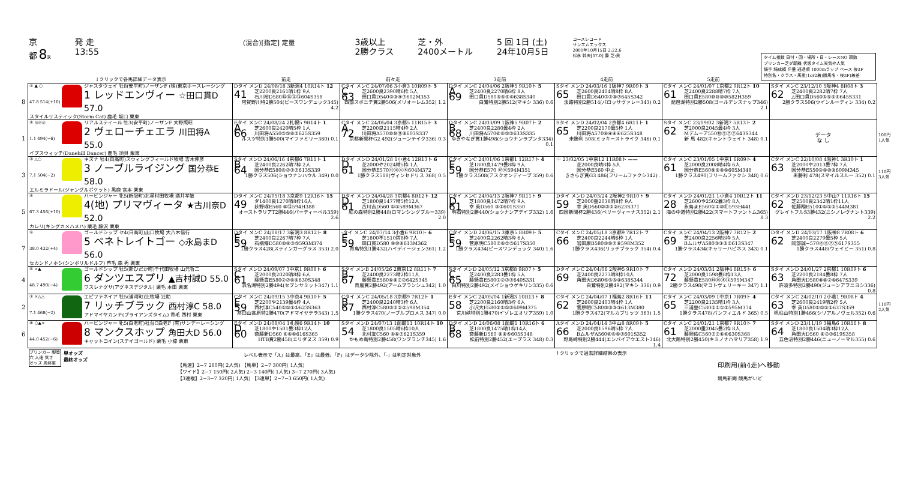京
都 8 R
発 走
13:55
(混合)[指定] 定量
3歳以上
2勝クラス
芝・外
2400メートル
5 回 1日 (土)
24年10月5日
コースレコード
サンエムエックス
2000年10月15日 2:22.6
松永 幹夫[57.0] 曇 芝:良
タイム指数 日付・回・場所・日・レースNO 頭数
ブリンカー芝ダ距離 状態タイム天気枠人気
騎手 騎成績 斤量 通過順 1000mラップ ペース 後3F
特別名・クラス・馬重(1or2着)勝馬名・後3F)着差
↓クリックで各馬詳細データ表示 前走 前々走 3走前 4走前 5走前
| 8 | ① ▲ ○ 47.8 514(+10) ジャスタウェイ 牡8(安平町)ノーザンF (株)東京ホースレーシング 1 レッドエンヴィー ☆田口貫D 57.0 スタイルリスティック(Storm Cat) 鹿毛 坂口 栗東 | Dタイ メンD 24/08/18 3新潟4 10R14ト 12 41 芝2200良2161晴1枠 9人 石川裕D580⑬⑬⑬⑬604S358 阿賀野川特2勝504(ピースワンデュック345) 4.2 | Cタイ メンC 24/07/06 3小倉3 10R09ト 5 C 63 芝2600良2390晴6枠 5人 田口貫D540⑨⑨⑨⑦602M353 西部スポニチ賞2勝506(メリオーレム352) 1.2 | Dタイ メンC 24/04/06 2阪神5 9R10ト 5 A 69 芝2400良2270晴6枠 8人 田口貫D580⑤⑤⑤⑥638S340 白鷺特別2勝512(マキシ 336) 0.6 | Sタイ メンD 24/03/16 1阪神7 9R09ト 3 65 芝2600良2404晴8枠 8人 田口貫D540⑦⑦⑧⑦645S342 淡路特別2勝514(バロッサヴァレー343) 0.2 | Cタイ メンC 24/01/07 1京都2 9R12ト 10 61 芝2400良2288晴7枠 7人 田口貫E580⑩⑩⑩⑩582H359 琵琶湖特別2勝508(ゴールデンスナップ346) 2.1 | Sタイ メンC 23/12/10 5阪神4 8R08ト 3 62 芝2400良2282晴7枠 7人 △田口貫D560⑤⑤⑤⑤645S331 2勝クラス506(ウインルーディン 334) 0.2 | |
| 1 | ② ◎◎◎ 1.1 494(−6) リアルスティール 牡3(安平町)ノーザンF 大野照旺 2 ヴェローチェエラ 川田将A 55.0 イプスウィッチ(Danehill Dancer) 鹿毛 須貝 栗東 | Eタイ メンC 24/08/24 2札幌5 9R14ト 1 A 66 芝2600良2420晴5枠 1人 川田将A550⑤⑤⑥②625S359 ルスツ特別1勝500(マイファミリー360) 0.1 | Cタイ メンC 24/05/04 3京都5 11R15ト 3 A 72 芝2200良2115晴4枠 2人 川田将A570⑩⑩⑪⑧603S337 京都新聞杯G2 492(ジューンテイク336) 0.3 | Dタイ メンC 24/03/09 1阪神5 9R07ト 2 B 68 芝2400良2280曇4枠 2人 川田将A570⑥⑥⑤⑤633S335 ゆきやなぎ賞1勝498(ショウナンラプンタ334) 0.1 | Sタイ メンD 24/02/04 2京都4 6R11ト 1 65 芝2200良2170曇5枠 1人 川田将A570④④④④625S348 未勝利 508(ミッキーストライク 346) 0.1 | Sタイ メンC 23/09/02 3新潟7 5R13ト 2 62 芝2000良2045曇4枠 3人 Mデムーア550⑩⑨⑦⑦643S344 新 馬 482(キャントウェイト 348) 0.1 | データ な し | 100円 1人気 |
| 3 | ③ △○ 7.1 504(−2) キズナ 牡4(日高町)スウィングフィールド牧場 吉木伸彦 3 ノーブルライジング 国分恭E 58.0 エルミラドール(ジャングルポケット) 黒鹿 宮本 栗東 | Sタイ メンD 24/06/16 4京都6 7R11ト 1 B 64 芝2400良2262晴7枠 2人 国分恭E580⑥⑦⑦⑦613S339 1勝クラス506(ショウナンハウル 349) 0.0 | Dタイ メンD 24/01/28 1小倉4 12R13ト 6 D 61 芝2000や2024晴5枠 1人 国分恭E570⑪⑩④⑤604M372 1勝クラス518(ヴィンセドリス 368) 0.5 | Cタイ メンC 24/01/06 1京都1 12R17ト 4 E 59 芝1800良1479曇8枠 9人 国分恭E570 ⑰⑪594M351 1勝クラス508(アスクオンディープ 359) 0.6 | 中 23/02/05 1中京12 11R08ト —— 芝2000良晴8枠 5人 国分恭E560 中止 きさらぎ賞G3 486(フリームファクシ342) . | Cタイ メンC 23/01/05 1中京1 6R09ト 4 61 芝2000良2008晴4枠 6人 国分恭E560⑨⑨⑨⑨605M348 1勝クラス490(フリームファクシ 348) 0.6 | Cタイ メンC 22/10/08 4阪神1 3R10ト 1 63 芝2000や2013曇7枠 7人 国分恭E550⑨⑨⑩⑨609M345 未勝利 478(スマイルスルー 352) 0.1 | 110円 3人気 |
| 5 | ④ 67.3 456(+10) ハービンジャー 牝5(新冠町)北星村田牧場 酒井孝敏 4(地) プリマヴィータ ★古川奈D 52.0 カレリ(キングカメハメハ) 栗毛 藤沢 栗東 | Dタイ メンC 24/05/18 3京都9 12R16ト 15 49 ダ1400良1270晴8枠16人 荻野琢E560 ⑧⑫594H388 オーストラリアT2勝446(パーティーベル359) 2.6 | Dタイ メンD 24/04/28 3京都4 8R12ト 12 D 61 芝1800良1477晴5枠12人 古川吉D560 ①①589M367 紅の森特別2勝448(ロマンシングブルー339) 2.0 | Cタイ メンC 24/04/13 2阪神7 9R11ト 9 D 61 芝1800良1472晴7枠 9人 幸 英D560 ③③601S350 明石特別2勝440(ショウナンアデイブ332) 1.6 | Dタイ メンD 24/03/24 2阪神2 9R10ト 9 59 芝2000重2038雨8枠 9人 幸 英D560②②②②623S371 四国新聞杯2勝436(ベリーヴィーナス352) 2.1 | Cタイ メンD 24/01/21 1小倉4 10R12ト 11 28 芝2600や2502曇3枠 8人 永島まE560①①⑩⑪593H441 海の中道特別2勝422(スマートファントム365) 8.3 | Cタイ メンD 23/12/23 5中山7 11R16ト 15 62 芝2500良2342晴1枠11人 佐藤翔E510①①①②544M381 グレイトフルS3勝432(ニシノレヴナント339) 2.2 | |
| 7 | ⑤ 38.0 432(+4) ゴールドシップ セ4(日高町)出口牧場 大八木信行 5 ペネトレイトゴー ◇永島まD 56.0 セカンドノホシ(シンボリルドルフ) 芦毛 森 秀 栗東 | Dタイ メンC 24/08/17 3新潟3 8R12ト 8 E 59 芝2400良2267晴7枠 7人 石橋脩D580⑩⑨③⑤593M374 1勝クラス428(スティンガーグラス 353) 2.0 | -タイ メンC 24/07/14 3小倉6 9R10ト 6 E 59 芝1800不1510雨8枠 7人 田口貫D580 ⑨⑩⑧613M362 青島特別1勝432(ハイディージェン361) 1.2 | Cタイ メンD 24/06/15 3東京5 8R09ト 5 E 59 芝2400良2262晴3枠 6人 菅原明C580⑦⑥⑤⑤617S350 1勝クラス434(ピースワンデュック 340) 1.6 | Cタイ メンC 24/05/18 3京都9 7R12ト 7 66 芝2400良2244晴6枠 1人 岩田康B580⑩⑩⑦⑧598M352 1勝クラス436(リッチブラック 354) 0.4 | Cタイ メンC 24/04/13 2阪神7 7R12ト 2 69 芝2400良2256晴8枠 5人 BムルザA580③③③②613S347 1勝クラス434(キャリーハピネス 343) 0.1 | Dタイ メンD 24/03/17 1阪神8 7R08ト 6 62 芝2400良2279曇5枠 5人 岡部誠−570⑧⑧⑦⑤617S355 1勝クラス448(ウェイビー 351) 0.8 | |
| 4 | ⑥ ×▲ 48.7 490(−4) ゴールドシップ 牡5(新ひだか町)千代田牧場 山元哲二 6 ダンツエスプリ ▲吉村誠D 55.0 ワスレナグサ(アグネスデジタル) 栗毛 本田 栗東 | Sタイ メンD 24/09/07 3中京1 9R08ト 6 C 61 芝2000良2020晴8枠 6人 藤懸貴E580⑦⑦⑥⑥630S348 浜名湖特別2勝494(セブンサミット347) 1.1 | Sタイ メンB 24/05/26 2東京12 8R11ト 7 B 67 芝2400良2273晴2枠11人 藤懸貴E580⑥⑧⑦⑦642S345 青嵐賞2勝492(アームブランシュ342) 1.0 | Sタイ メンD 24/05/12 3京都8 9R07ト 5 C 65 芝2400良2283曇1枠 5人 藤懸貴E580⑦⑦⑦⑦640S331 白川特別2勝492(メイショウゲキリン335) 0.6 | Dタイ メンC 24/04/06 2阪神5 9R10ト 7 69 芝2400良2273晴8枠10人 角田大D580⑤⑤⑤④638S344 白鷺特別2勝492(マキシ 336) 0.9 | Cタイ メンD 24/03/31 2阪神4 8R15ト 6 72 芝2000良1598曇8枠13人 藤懸貴E580⑭⑭⑮⑬595M347 2勝クラス498(マコトヴェリーキー 347) 1.1 | Sタイ メンD 24/01/27 2京都1 10R09ト 6 63 芝2200良2184曇8枠 7人 角田大D580⑧⑧⑦⑥647S339 許波多特別2勝490(ジューンアヲニヨシ336) 0.8 | |
| 2 | ⑦ ×△△ 7.1 468(−2) エピファネイア 牡5(浦河町)辻牧場 辻助 7 リッチブラック 西村淳C 58.0 アドマイヤカンナ(ブライアンズタイム) 青毛 西村 栗東 | Cタイ メンC 24/09/15 3中京4 9R10ト 5 E 59 芝2200や2139曇4枠 4人 西村淳C540①①①①623S363 茶臼山高原特2勝470(アドマイヤテラ343) 1.5 | Cタイ メンC 24/05/18 3京都9 7R12ト 1 B 67 芝2400良2240晴3枠 6人 西村淳C580②②②②598M354 1勝クラス470(ノーブルプロメス 347) 0.0 | Eタイ メンC 24/05/04 1新潟3 10R13ト 8 58 芝2200良2160晴3枠 6人 小沢大E580①①①②609M375 荒川峡特別1勝470(イゾレエオリア359) 1.0 | Cタイ メンC 24/04/07 1福島2 8R16ト 11 62 芝2600良2403晴4枠 1人 菅原明C580③③③③613M380 1勝クラス472(マルカブリッツ 363) 1.5 | Cタイ メンC 24/03/09 1中京1 7R09ト 4 65 芝2200良2135晴1枠 3人 三浦皇C580①①①①595M374 1勝クラス478(バンフィエルド 365) 0.5 | Cタイ メンC 24/02/10 2小倉1 9R08ト 4 63 芝2600良2419晴2枠 5人 幸 英D580①①①①637S359 帆柱山特別1勝466(シリアルノヴェル352) 0.6 | 110円 2人気 |
| 6 | ⑧ ○▲× 44.0 452(−6) ハービンジャー 牝5(白老町)社台C白老F (有)サンデーレーシング 8 マンクスホップ 角田大D 56.0 キャットコイン(ステイゴールド) 栗毛 小椋 栗東 | Eタイ メンD 24/08/04 1札幌6 9R14ト 10 D 60 芝1800や1501曇3枠12人 斎藤新D560 ⑥⑥⑥616S365 HTB賞2勝458(エリダヌス 359) 0.9 | Sタイ メンD 24/07/13 1函館11 10R14ト 10 54 芝1800良1505晴6枠10人 北村友C560 ④⑥⑦621S359 かもめ島特別2勝458(ワンブランチ345) 1.6 | Dタイ メンD 24/06/08 1函館1 10R16ト 6 B 68 芝1800良1475晴1枠14人 斎藤新D560 ⑧⑧⑤605S348 松前特別2勝452(エープラス 348) 0.3 | Aタイ メンD 24/04/14 3中山8 8R09ト 5 66 芝2000良1596晴5枠 7人 BムルザA560⑥⑥⑥⑦601S352 野島崎特別2勝444(エンパイアウエスト346) 1.4 | Cタイ メンC 24/01/21 1京都7 9R10ト 7 61 芝2000重2045曇2枠 8人 藤岡佑C560⑦⑦⑥⑥630S368 北大路特別2勝450(キミノナハマリア358) 1.9 | Sタイ メンD 23/11/19 3福島6 10R16ト 8 64 芝1800良1504晴3枠12人 角田大D560 ⑧⑦⑦619S358 五色沼特別2勝446(ニューノーマル355) 0.6 | |
ブリンカー 脚質
穴 人速 気さ
オッズ 馬体重
単オッズ
最終オッズ
レベル表示で「A」は最高、「E」は最低、「F」はデータ少除外、「-」は判定対象外 ↑クリックで過去詳細結果の表示
【馬連】2−7 280円( 2人気) 【馬単】2−7 300円( 1人気)
【ワイド】2−7 150円( 2人気) 2−3 140円( 1人気) 3−7 270円( 3人気)
【3連複】2−3−7 320円( 1人気) 【3連単】2−7−3 650円( 1人気)
印刷用(前4走)へ移動
競馬新聞 競馬がいど